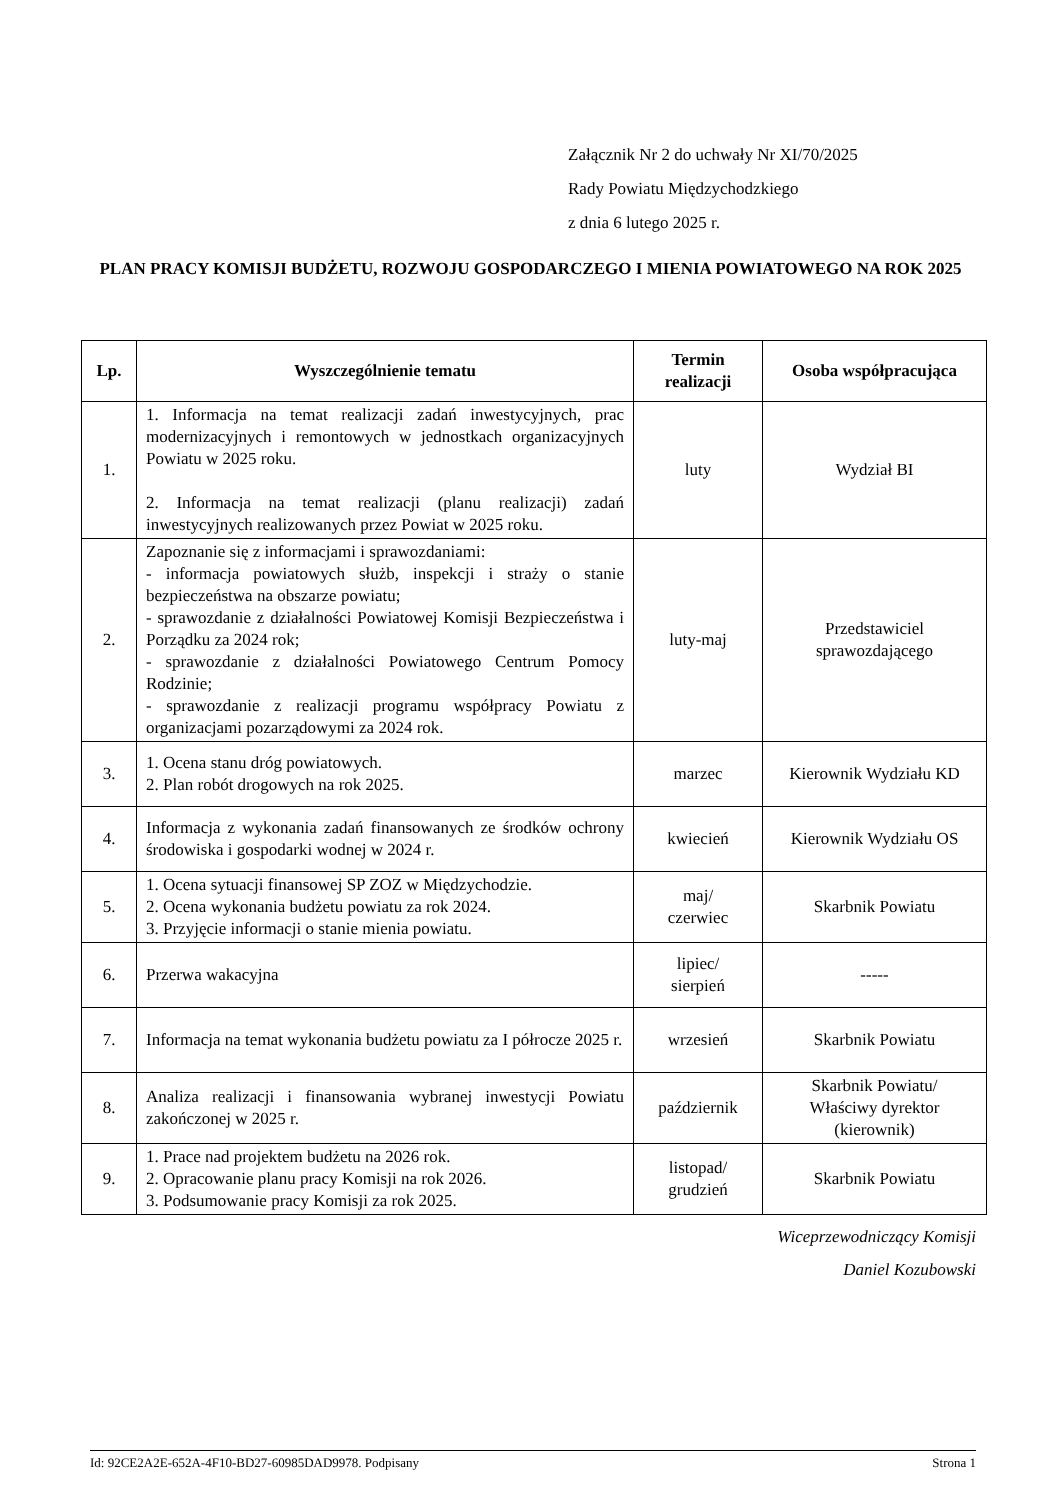Załącznik Nr 2 do uchwały Nr XI/70/2025
Rady Powiatu Międzychodzkiego
z dnia 6 lutego 2025 r.
PLAN PRACY KOMISJI BUDŻETU, ROZWOJU GOSPODARCZEGO I MIENIA POWIATOWEGO NA ROK 2025
| Lp. | Wyszczególnienie tematu | Termin realizacji | Osoba współpracująca |
| --- | --- | --- | --- |
| 1. | 1. Informacja na temat realizacji zadań inwestycyjnych, prac modernizacyjnych i remontowych w jednostkach organizacyjnych Powiatu w 2025 roku. 2. Informacja na temat realizacji (planu realizacji) zadań inwestycyjnych realizowanych przez Powiat w 2025 roku. | luty | Wydział BI |
| 2. | Zapoznanie się z informacjami i sprawozdaniami: - informacja powiatowych służb, inspekcji i straży o stanie bezpieczeństwa na obszarze powiatu; - sprawozdanie z działalności Powiatowej Komisji Bezpieczeństwa i Porządku za 2024 rok; - sprawozdanie z działalności Powiatowego Centrum Pomocy Rodzinie; - sprawozdanie z realizacji programu współpracy Powiatu z organizacjami pozarządowymi za 2024 rok. | luty-maj | Przedstawiciel sprawozdającego |
| 3. | 1. Ocena stanu dróg powiatowych. 2. Plan robót drogowych na rok 2025. | marzec | Kierownik Wydziału KD |
| 4. | Informacja z wykonania zadań finansowanych ze środków ochrony środowiska i gospodarki wodnej w 2024 r. | kwiecień | Kierownik Wydziału OS |
| 5. | 1. Ocena sytuacji finansowej SP ZOZ w Międzychodzie. 2. Ocena wykonania budżetu powiatu za rok 2024. 3. Przyjęcie informacji o stanie mienia powiatu. | maj/ czerwiec | Skarbnik Powiatu |
| 6. | Przerwa wakacyjna | lipiec/ sierpień | ----- |
| 7. | Informacja na temat wykonania budżetu powiatu za I półrocze 2025 r. | wrzesień | Skarbnik Powiatu |
| 8. | Analiza realizacji i finansowania wybranej inwestycji Powiatu zakończonej w 2025 r. | październik | Skarbnik Powiatu/ Właściwy dyrektor (kierownik) |
| 9. | 1. Prace nad projektem budżetu na 2026 rok. 2. Opracowanie planu pracy Komisji na rok 2026. 3. Podsumowanie pracy Komisji za rok 2025. | listopad/ grudzień | Skarbnik Powiatu |
Wiceprzewodniczący Komisji
Daniel Kozubowski
Id: 92CE2A2E-652A-4F10-BD27-60985DAD9978. Podpisany Strona 1